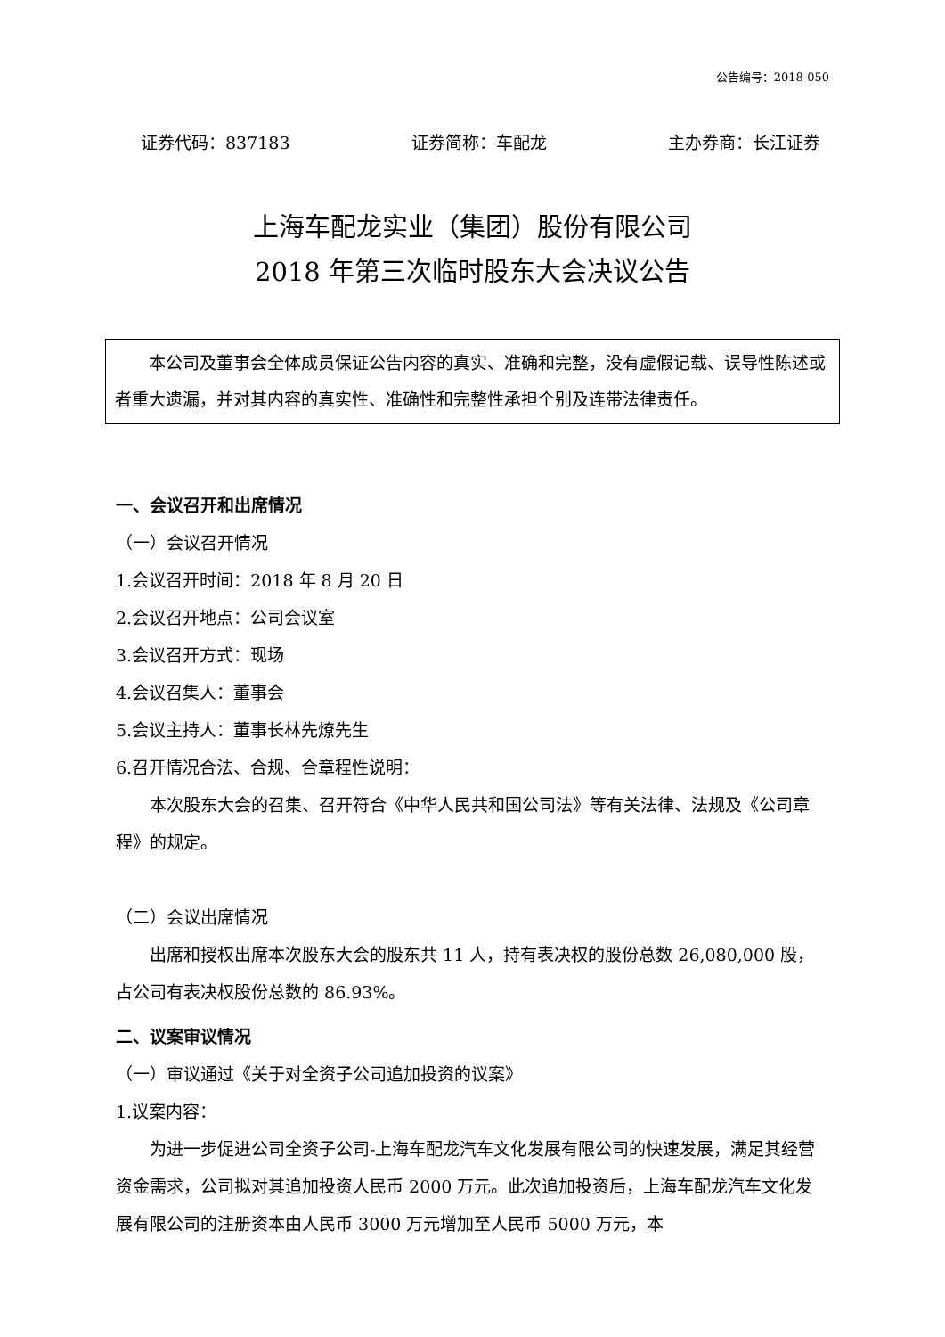公告编号：2018-050
证券代码：837183 证券简称：车配龙 主办券商：长江证券
上海车配龙实业（集团）股份有限公司
2018 年第三次临时股东大会决议公告
本公司及董事会全体成员保证公告内容的真实、准确和完整，没有虚假记载、误导性陈述或者重大遗漏，并对其内容的真实性、准确性和完整性承担个别及连带法律责任。
一、会议召开和出席情况
（一）会议召开情况
1.会议召开时间：2018 年 8 月 20 日
2.会议召开地点：公司会议室
3.会议召开方式：现场
4.会议召集人：董事会
5.会议主持人：董事长林先燎先生
6.召开情况合法、合规、合章程性说明：
本次股东大会的召集、召开符合《中华人民共和国公司法》等有关法律、法规及《公司章程》的规定。
（二）会议出席情况
出席和授权出席本次股东大会的股东共 11 人，持有表决权的股份总数 26,080,000 股，占公司有表决权股份总数的 86.93%。
二、议案审议情况
（一）审议通过《关于对全资子公司追加投资的议案》
1.议案内容：
为进一步促进公司全资子公司-上海车配龙汽车文化发展有限公司的快速发展，满足其经营资金需求，公司拟对其追加投资人民币 2000 万元。此次追加投资后，上海车配龙汽车文化发展有限公司的注册资本由人民币 3000 万元增加至人民币 5000 万元，本